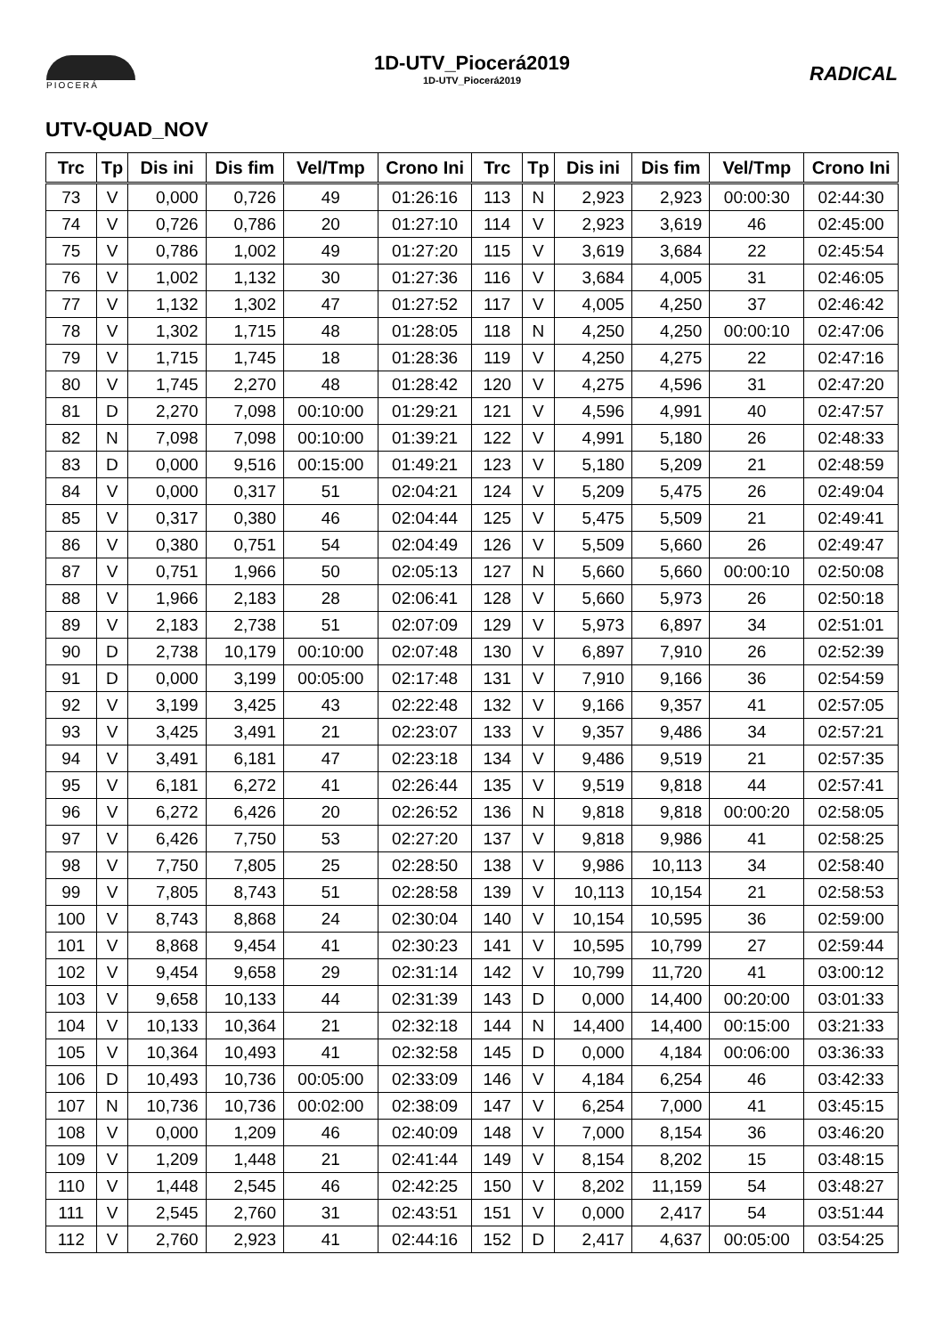PIOCERÁ
1D-UTV_Piocerá2019
1D-UTV_Piocerá2019
RADICAL
UTV-QUAD_NOV
| Trc | Tp | Dis ini | Dis fim | Vel/Tmp | Crono Ini | Trc | Tp | Dis ini | Dis fim | Vel/Tmp | Crono Ini |
| --- | --- | --- | --- | --- | --- | --- | --- | --- | --- | --- | --- |
| 73 | V | 0,000 | 0,726 | 49 | 01:26:16 | 113 | N | 2,923 | 2,923 | 00:00:30 | 02:44:30 |
| 74 | V | 0,726 | 0,786 | 20 | 01:27:10 | 114 | V | 2,923 | 3,619 | 46 | 02:45:00 |
| 75 | V | 0,786 | 1,002 | 49 | 01:27:20 | 115 | V | 3,619 | 3,684 | 22 | 02:45:54 |
| 76 | V | 1,002 | 1,132 | 30 | 01:27:36 | 116 | V | 3,684 | 4,005 | 31 | 02:46:05 |
| 77 | V | 1,132 | 1,302 | 47 | 01:27:52 | 117 | V | 4,005 | 4,250 | 37 | 02:46:42 |
| 78 | V | 1,302 | 1,715 | 48 | 01:28:05 | 118 | N | 4,250 | 4,250 | 00:00:10 | 02:47:06 |
| 79 | V | 1,715 | 1,745 | 18 | 01:28:36 | 119 | V | 4,250 | 4,275 | 22 | 02:47:16 |
| 80 | V | 1,745 | 2,270 | 48 | 01:28:42 | 120 | V | 4,275 | 4,596 | 31 | 02:47:20 |
| 81 | D | 2,270 | 7,098 | 00:10:00 | 01:29:21 | 121 | V | 4,596 | 4,991 | 40 | 02:47:57 |
| 82 | N | 7,098 | 7,098 | 00:10:00 | 01:39:21 | 122 | V | 4,991 | 5,180 | 26 | 02:48:33 |
| 83 | D | 0,000 | 9,516 | 00:15:00 | 01:49:21 | 123 | V | 5,180 | 5,209 | 21 | 02:48:59 |
| 84 | V | 0,000 | 0,317 | 51 | 02:04:21 | 124 | V | 5,209 | 5,475 | 26 | 02:49:04 |
| 85 | V | 0,317 | 0,380 | 46 | 02:04:44 | 125 | V | 5,475 | 5,509 | 21 | 02:49:41 |
| 86 | V | 0,380 | 0,751 | 54 | 02:04:49 | 126 | V | 5,509 | 5,660 | 26 | 02:49:47 |
| 87 | V | 0,751 | 1,966 | 50 | 02:05:13 | 127 | N | 5,660 | 5,660 | 00:00:10 | 02:50:08 |
| 88 | V | 1,966 | 2,183 | 28 | 02:06:41 | 128 | V | 5,660 | 5,973 | 26 | 02:50:18 |
| 89 | V | 2,183 | 2,738 | 51 | 02:07:09 | 129 | V | 5,973 | 6,897 | 34 | 02:51:01 |
| 90 | D | 2,738 | 10,179 | 00:10:00 | 02:07:48 | 130 | V | 6,897 | 7,910 | 26 | 02:52:39 |
| 91 | D | 0,000 | 3,199 | 00:05:00 | 02:17:48 | 131 | V | 7,910 | 9,166 | 36 | 02:54:59 |
| 92 | V | 3,199 | 3,425 | 43 | 02:22:48 | 132 | V | 9,166 | 9,357 | 41 | 02:57:05 |
| 93 | V | 3,425 | 3,491 | 21 | 02:23:07 | 133 | V | 9,357 | 9,486 | 34 | 02:57:21 |
| 94 | V | 3,491 | 6,181 | 47 | 02:23:18 | 134 | V | 9,486 | 9,519 | 21 | 02:57:35 |
| 95 | V | 6,181 | 6,272 | 41 | 02:26:44 | 135 | V | 9,519 | 9,818 | 44 | 02:57:41 |
| 96 | V | 6,272 | 6,426 | 20 | 02:26:52 | 136 | N | 9,818 | 9,818 | 00:00:20 | 02:58:05 |
| 97 | V | 6,426 | 7,750 | 53 | 02:27:20 | 137 | V | 9,818 | 9,986 | 41 | 02:58:25 |
| 98 | V | 7,750 | 7,805 | 25 | 02:28:50 | 138 | V | 9,986 | 10,113 | 34 | 02:58:40 |
| 99 | V | 7,805 | 8,743 | 51 | 02:28:58 | 139 | V | 10,113 | 10,154 | 21 | 02:58:53 |
| 100 | V | 8,743 | 8,868 | 24 | 02:30:04 | 140 | V | 10,154 | 10,595 | 36 | 02:59:00 |
| 101 | V | 8,868 | 9,454 | 41 | 02:30:23 | 141 | V | 10,595 | 10,799 | 27 | 02:59:44 |
| 102 | V | 9,454 | 9,658 | 29 | 02:31:14 | 142 | V | 10,799 | 11,720 | 41 | 03:00:12 |
| 103 | V | 9,658 | 10,133 | 44 | 02:31:39 | 143 | D | 0,000 | 14,400 | 00:20:00 | 03:01:33 |
| 104 | V | 10,133 | 10,364 | 21 | 02:32:18 | 144 | N | 14,400 | 14,400 | 00:15:00 | 03:21:33 |
| 105 | V | 10,364 | 10,493 | 41 | 02:32:58 | 145 | D | 0,000 | 4,184 | 00:06:00 | 03:36:33 |
| 106 | D | 10,493 | 10,736 | 00:05:00 | 02:33:09 | 146 | V | 4,184 | 6,254 | 46 | 03:42:33 |
| 107 | N | 10,736 | 10,736 | 00:02:00 | 02:38:09 | 147 | V | 6,254 | 7,000 | 41 | 03:45:15 |
| 108 | V | 0,000 | 1,209 | 46 | 02:40:09 | 148 | V | 7,000 | 8,154 | 36 | 03:46:20 |
| 109 | V | 1,209 | 1,448 | 21 | 02:41:44 | 149 | V | 8,154 | 8,202 | 15 | 03:48:15 |
| 110 | V | 1,448 | 2,545 | 46 | 02:42:25 | 150 | V | 8,202 | 11,159 | 54 | 03:48:27 |
| 111 | V | 2,545 | 2,760 | 31 | 02:43:51 | 151 | V | 0,000 | 2,417 | 54 | 03:51:44 |
| 112 | V | 2,760 | 2,923 | 41 | 02:44:16 | 152 | D | 2,417 | 4,637 | 00:05:00 | 03:54:25 |